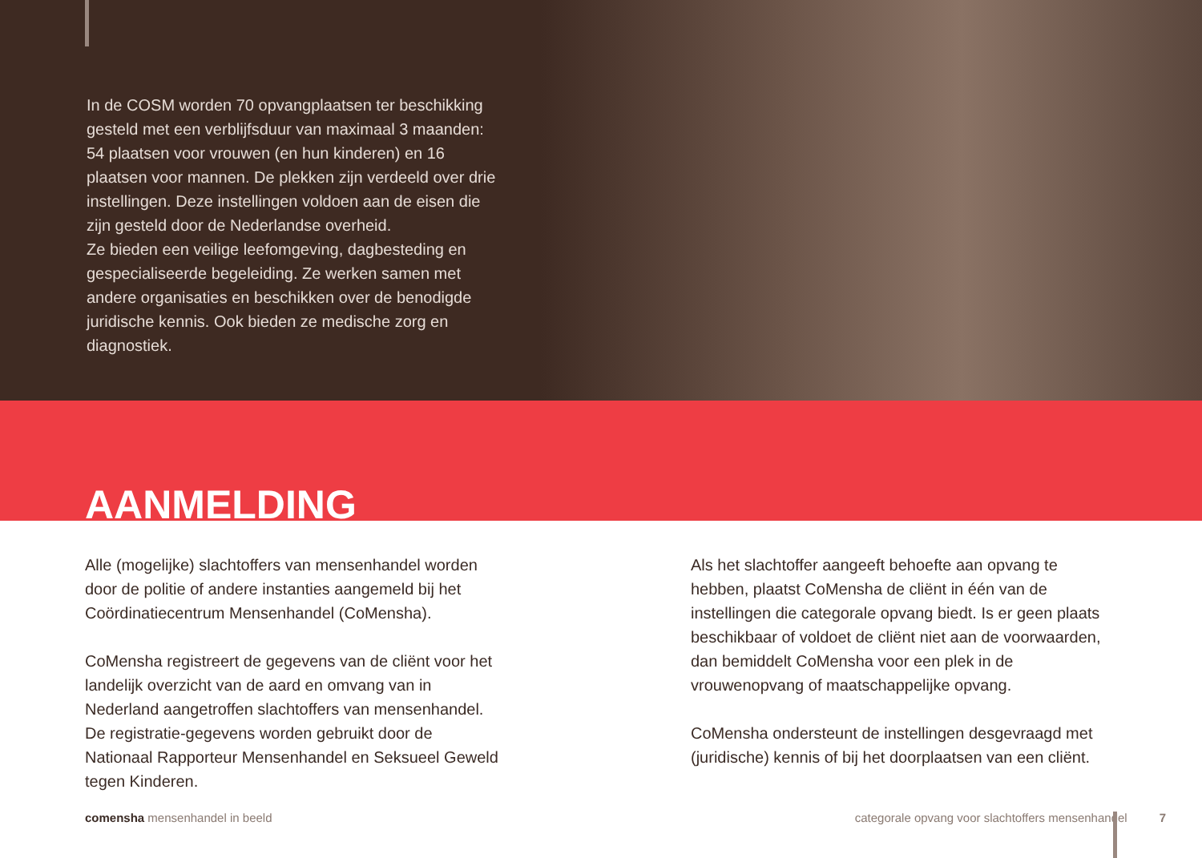In de COSM worden 70 opvangplaatsen ter beschikking gesteld met een verblijfsduur van maximaal 3 maanden: 54 plaatsen voor vrouwen (en hun kinderen) en 16 plaatsen voor mannen. De plekken zijn verdeeld over drie instellingen. Deze instellingen voldoen aan de eisen die zijn gesteld door de Nederlandse overheid.
Ze bieden een veilige leefomgeving, dagbesteding en gespecialiseerde begeleiding. Ze werken samen met andere organisaties en beschikken over de benodigde juridische kennis. Ook bieden ze medische zorg en diagnostiek.
AANMELDING
Alle (mogelijke) slachtoffers van mensenhandel worden door de politie of andere instanties aangemeld bij het Coördinatiecentrum Mensenhandel (CoMensha).
CoMensha registreert de gegevens van de cliënt voor het landelijk overzicht van de aard en omvang van in Nederland aangetroffen slachtoffers van mensenhandel. De registratie-gegevens worden gebruikt door de Nationaal Rapporteur Mensenhandel en Seksueel Geweld tegen Kinderen.
Als het slachtoffer aangeeft behoefte aan opvang te hebben, plaatst CoMensha de cliënt in één van de instellingen die categorale opvang biedt. Is er geen plaats beschikbaar of voldoet de cliënt niet aan de voorwaarden, dan bemiddelt CoMensha voor een plek in de vrouwenopvang of maatschappelijke opvang.
CoMensha ondersteunt de instellingen desgevraagd met (juridische) kennis of bij het doorplaatsen van een cliënt.
comensha mensenhandel in beeld categorale opvang voor slachtoffers mensenhandel 7